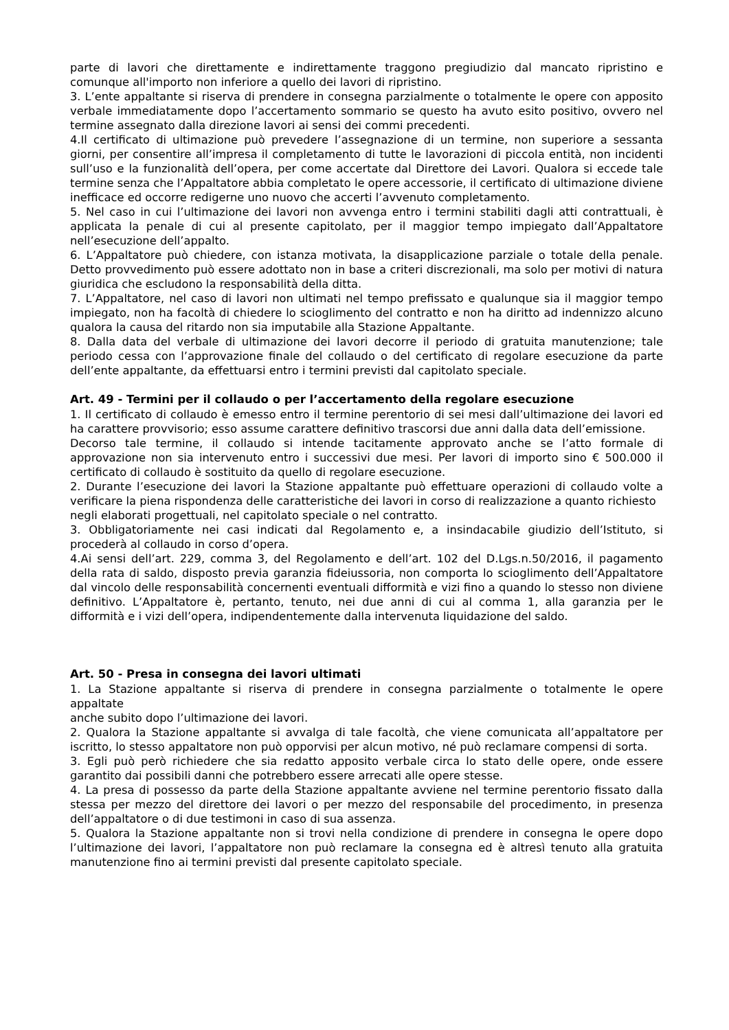parte di lavori che direttamente e indirettamente traggono pregiudizio dal mancato ripristino e comunque all'importo non inferiore a quello dei lavori di ripristino.
3. L’ente appaltante si riserva di prendere in consegna parzialmente o totalmente le opere con apposito verbale immediatamente dopo l’accertamento sommario se questo ha avuto esito positivo, ovvero nel termine assegnato dalla direzione lavori ai sensi dei commi precedenti.
4.Il certificato di ultimazione può prevedere l’assegnazione di un termine, non superiore a sessanta giorni, per consentire all’impresa il completamento di tutte le lavorazioni di piccola entità, non incidenti sull’uso e la funzionalità dell’opera, per come accertate dal Direttore dei Lavori. Qualora si eccede tale termine senza che l’Appaltatore abbia completato le opere accessorie, il certificato di ultimazione diviene inefficace ed occorre redigerne uno nuovo che accerti l’avvenuto completamento.
5. Nel caso in cui l’ultimazione dei lavori non avvenga entro i termini stabiliti dagli atti contrattuali, è applicata la penale di cui al presente capitolato, per il maggior tempo impiegato dall’Appaltatore nell’esecuzione dell’appalto.
6. L’Appaltatore può chiedere, con istanza motivata, la disapplicazione parziale o totale della penale. Detto provvedimento può essere adottato non in base a criteri discrezionali, ma solo per motivi di natura giuridica che escludono la responsabilità della ditta.
7. L’Appaltatore, nel caso di lavori non ultimati nel tempo prefissato e qualunque sia il maggior tempo impiegato, non ha facoltà di chiedere lo scioglimento del contratto e non ha diritto ad indennizzo alcuno qualora la causa del ritardo non sia imputabile alla Stazione Appaltante.
8. Dalla data del verbale di ultimazione dei lavori decorre il periodo di gratuita manutenzione; tale periodo cessa con l’approvazione finale del collaudo o del certificato di regolare esecuzione da parte dell’ente appaltante, da effettuarsi entro i termini previsti dal capitolato speciale.
Art. 49 - Termini per il collaudo o per l’accertamento della regolare esecuzione
1. Il certificato di collaudo è emesso entro il termine perentorio di sei mesi dall’ultimazione dei lavori ed ha carattere provvisorio; esso assume carattere definitivo trascorsi due anni dalla data dell’emissione.
Decorso tale termine, il collaudo si intende tacitamente approvato anche se l’atto formale di approvazione non sia intervenuto entro i successivi due mesi. Per lavori di importo sino € 500.000 il certificato di collaudo è sostituito da quello di regolare esecuzione.
2. Durante l’esecuzione dei lavori la Stazione appaltante può effettuare operazioni di collaudo volte a verificare la piena rispondenza delle caratteristiche dei lavori in corso di realizzazione a quanto richiesto
negli elaborati progettuali, nel capitolato speciale o nel contratto.
3. Obbligatoriamente nei casi indicati dal Regolamento e, a insindacabile giudizio dell’Istituto, si procederà al collaudo in corso d’opera.
4.Ai sensi dell’art. 229, comma 3, del Regolamento e dell’art. 102 del D.Lgs.n.50/2016, il pagamento della rata di saldo, disposto previa garanzia fideiussoria, non comporta lo scioglimento dell’Appaltatore dal vincolo delle responsabilità concernenti eventuali difformità e vizi fino a quando lo stesso non diviene definitivo. L’Appaltatore è, pertanto, tenuto, nei due anni di cui al comma 1, alla garanzia per le difformità e i vizi dell’opera, indipendentemente dalla intervenuta liquidazione del saldo.
Art. 50 - Presa in consegna dei lavori ultimati
1. La Stazione appaltante si riserva di prendere in consegna parzialmente o totalmente le opere appaltate
anche subito dopo l’ultimazione dei lavori.
2. Qualora la Stazione appaltante si avvalga di tale facoltà, che viene comunicata all’appaltatore per iscritto, lo stesso appaltatore non può opporvisi per alcun motivo, né può reclamare compensi di sorta.
3. Egli può però richiedere che sia redatto apposito verbale circa lo stato delle opere, onde essere garantito dai possibili danni che potrebbero essere arrecati alle opere stesse.
4. La presa di possesso da parte della Stazione appaltante avviene nel termine perentorio fissato dalla stessa per mezzo del direttore dei lavori o per mezzo del responsabile del procedimento, in presenza dell’appaltatore o di due testimoni in caso di sua assenza.
5. Qualora la Stazione appaltante non si trovi nella condizione di prendere in consegna le opere dopo l’ultimazione dei lavori, l’appaltatore non può reclamare la consegna ed è altresì tenuto alla gratuita manutenzione fino ai termini previsti dal presente capitolato speciale.